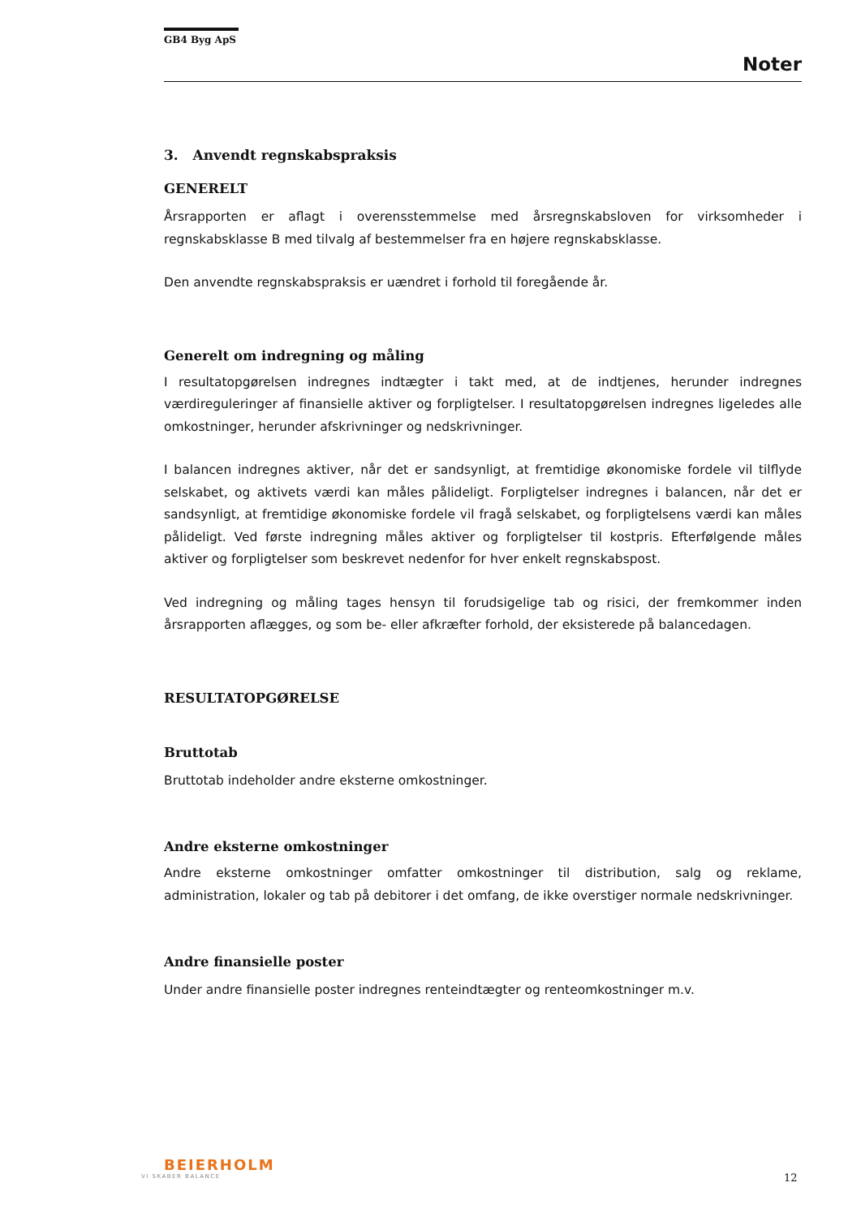GB4 Byg ApS
Noter
3. Anvendt regnskabspraksis
GENERELT
Årsrapporten er aflagt i overensstemmelse med årsregnskabsloven for virksomheder i regnskabsklasse B med tilvalg af bestemmelser fra en højere regnskabsklasse.
Den anvendte regnskabspraksis er uændret i forhold til foregående år.
Generelt om indregning og måling
I resultatopgørelsen indregnes indtægter i takt med, at de indtjenes, herunder indregnes værdireguleringer af finansielle aktiver og forpligtelser. I resultatopgørelsen indregnes ligeledes alle omkostninger, herunder afskrivninger og nedskrivninger.
I balancen indregnes aktiver, når det er sandsynligt, at fremtidige økonomiske fordele vil tilflyde selskabet, og aktivets værdi kan måles pålideligt. Forpligtelser indregnes i balancen, når det er sandsynligt, at fremtidige økonomiske fordele vil fragå selskabet, og forpligtelsens værdi kan måles pålideligt. Ved første indregning måles aktiver og forpligtelser til kostpris. Efterfølgende måles aktiver og forpligtelser som beskrevet nedenfor for hver enkelt regnskabspost.
Ved indregning og måling tages hensyn til forudsigelige tab og risici, der fremkommer inden årsrapporten aflægges, og som be- eller afkræfter forhold, der eksisterede på balancedagen.
RESULTATOPGØRELSE
Bruttotab
Bruttotab indeholder andre eksterne omkostninger.
Andre eksterne omkostninger
Andre eksterne omkostninger omfatter omkostninger til distribution, salg og reklame, administration, lokaler og tab på debitorer i det omfang, de ikke overstiger normale nedskrivninger.
Andre finansielle poster
Under andre finansielle poster indregnes renteindtægter og renteomkostninger m.v.
BEIERHOLM
VI SKABER BALANCE
12